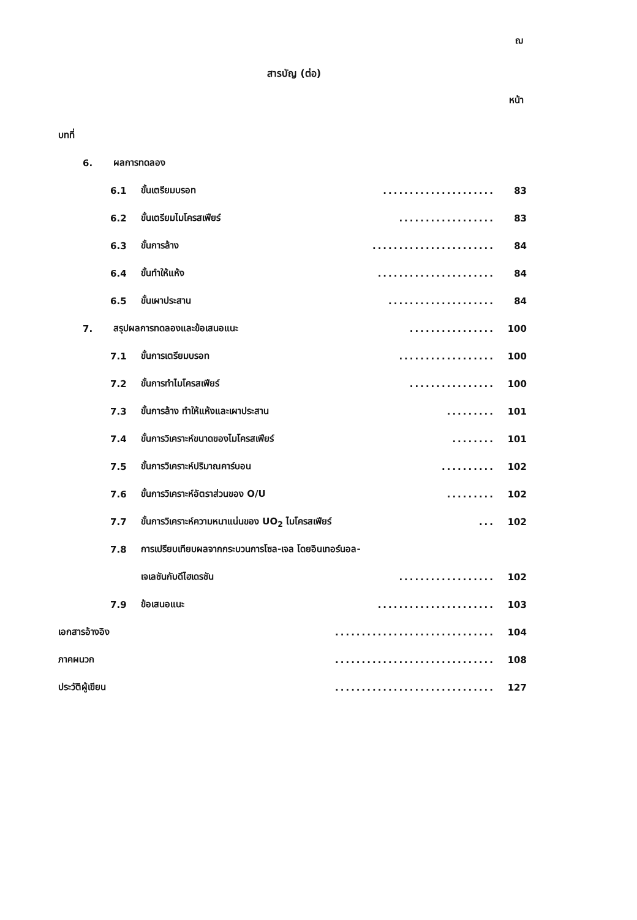ฌ
สารบัญ (ต่อ)
หน้า
บทที่
6. ผลการทดลอง
6.1 ขั้นเตรียมบรอท..................... 83
6.2 ขั้นเตรียมไมโครสเฟียร์.................. 83
6.3 ขั้นการล้าง....................... 84
6.4 ขั้นทำให้แห้ง...................... 84
6.5 ขั้นเผาประสาน.................... 84
7. สรุปผลการทดลองและข้อเสนอแนะ................ 100
7.1 ขั้นการเตรียมบรอท.................. 100
7.2 ขั้นการทำไมโครสเฟียร์................ 100
7.3 ขั้นการล้าง ทำให้แห้งและเผาประสาน......... 101
7.4 ขั้นการวิเคราะห์ขนาดของไมโครสเฟียร์........ 101
7.5 ขั้นการวิเคราะห์ปริมาณคาร์บอน.......... 102
7.6 ขั้นการวิเคราะห์อัตราส่วนของ O/U......... 102
7.7 ขั้นการวิเคราะห์ความหนาแน่นของ UO<sub>2</sub> ไมโครสเฟียร์... 102
7.8 การเปรียบเทียบผลจากกระบวนการโซล-เจล โดยอินเทอร์นอล-
เจเลชันกับดีไฮเดรชัน.................. 102
7.9 ข้อเสนอแนะ...................... 103
เอกสารอ้างอิง.............................. 104
ภาคผนวก.............................. 108
ประวัติผู้เขียน.............................. 127